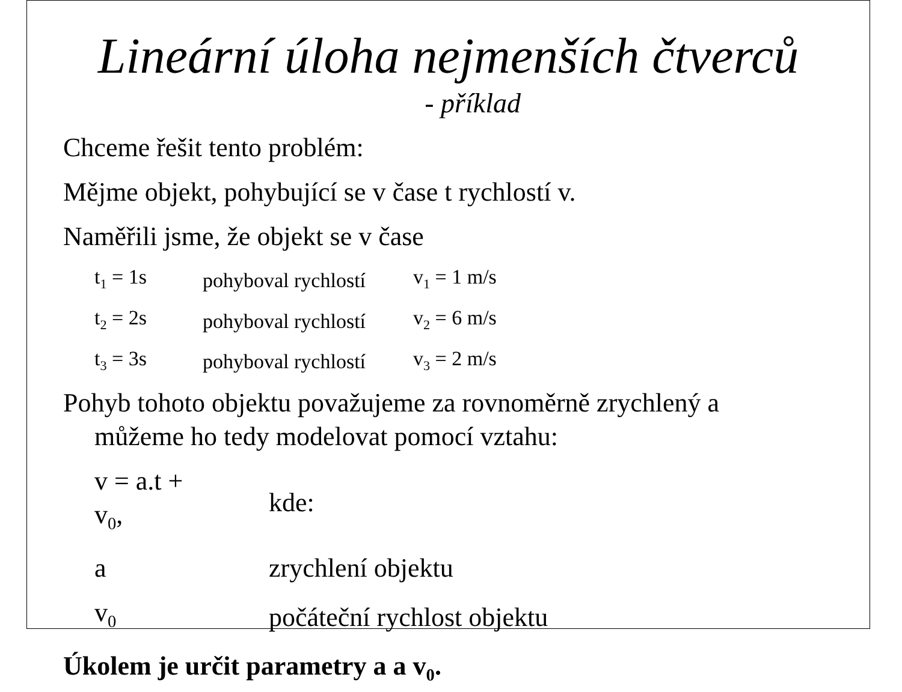Lineární úloha nejmenších čtverců
- příklad
Chceme řešit tento problém:
Mějme objekt, pohybující se v čase t rychlostí v.
Naměřili jsme, že objekt se v čase
| t<sub>1</sub> = 1s | pohyboval rychlostí | v<sub>1</sub> = 1 m/s |
| t<sub>2</sub> = 2s | pohyboval rychlostí | v<sub>2</sub> = 6 m/s |
| t<sub>3</sub> = 3s | pohyboval rychlostí | v<sub>3</sub> = 2 m/s |
Pohyb tohoto objektu považujeme za rovnoměrně zrychlený a
můžeme ho tedy modelovat pomocí vztahu:
| v = a.t + v<sub>0</sub>, | | kde: |
| a | | zrychlení objektu |
| v<sub>0</sub> | | počáteční rychlost objektu |
Úkolem je určit parametry a a v<sub>0</sub>.